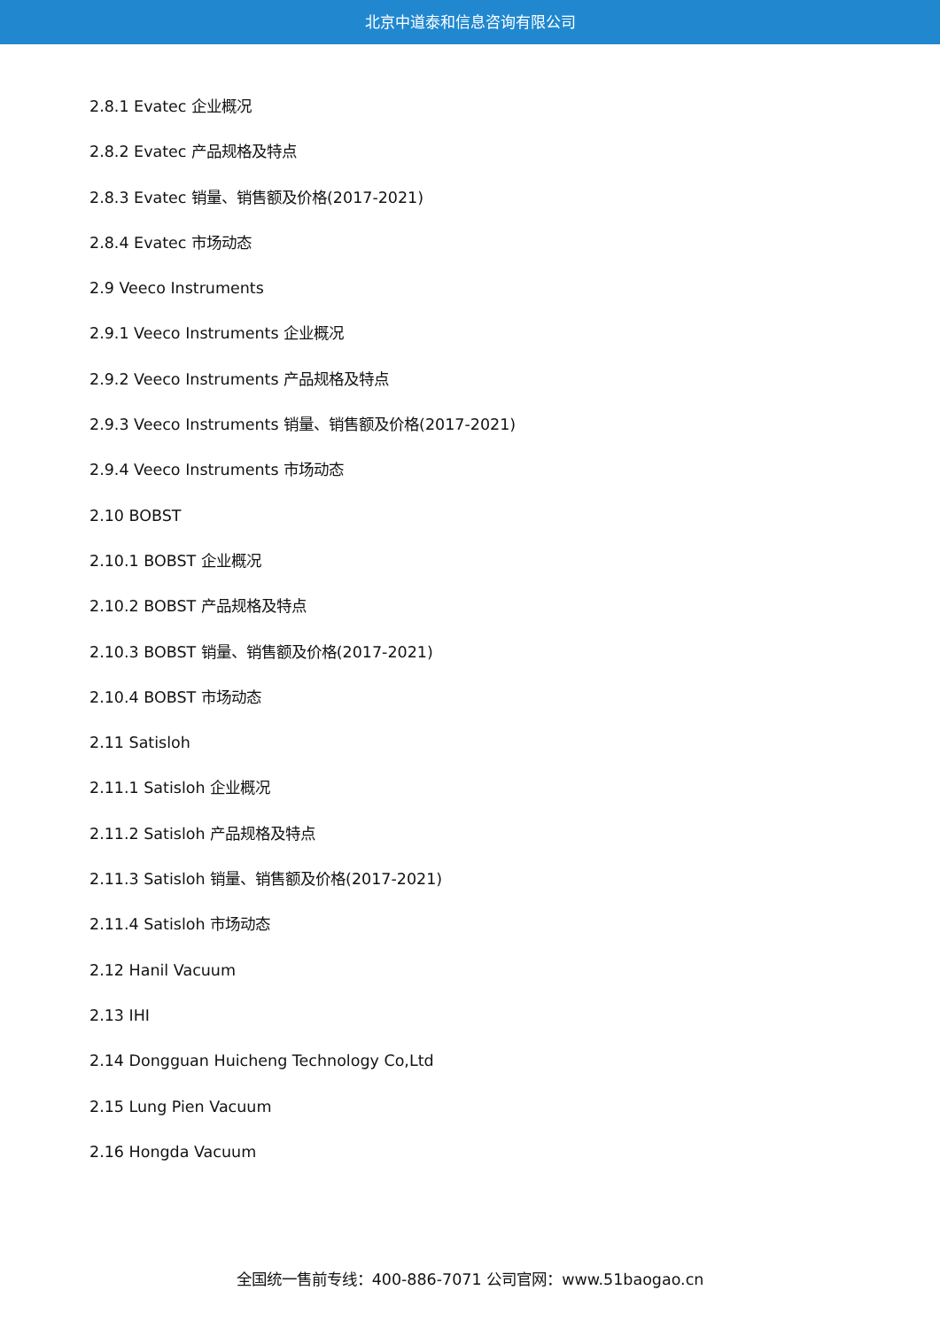北京中道泰和信息咨询有限公司
2.8.1 Evatec 企业概况
2.8.2 Evatec 产品规格及特点
2.8.3 Evatec 销量、销售额及价格(2017-2021)
2.8.4 Evatec 市场动态
2.9 Veeco Instruments
2.9.1 Veeco Instruments 企业概况
2.9.2 Veeco Instruments 产品规格及特点
2.9.3 Veeco Instruments 销量、销售额及价格(2017-2021)
2.9.4 Veeco Instruments 市场动态
2.10 BOBST
2.10.1 BOBST 企业概况
2.10.2 BOBST 产品规格及特点
2.10.3 BOBST 销量、销售额及价格(2017-2021)
2.10.4 BOBST 市场动态
2.11 Satisloh
2.11.1 Satisloh 企业概况
2.11.2 Satisloh 产品规格及特点
2.11.3 Satisloh 销量、销售额及价格(2017-2021)
2.11.4 Satisloh 市场动态
2.12 Hanil Vacuum
2.13 IHI
2.14 Dongguan Huicheng Technology Co,Ltd
2.15 Lung Pien Vacuum
2.16 Hongda Vacuum
全国统一售前专线：400-886-7071 公司官网：www.51baogao.cn